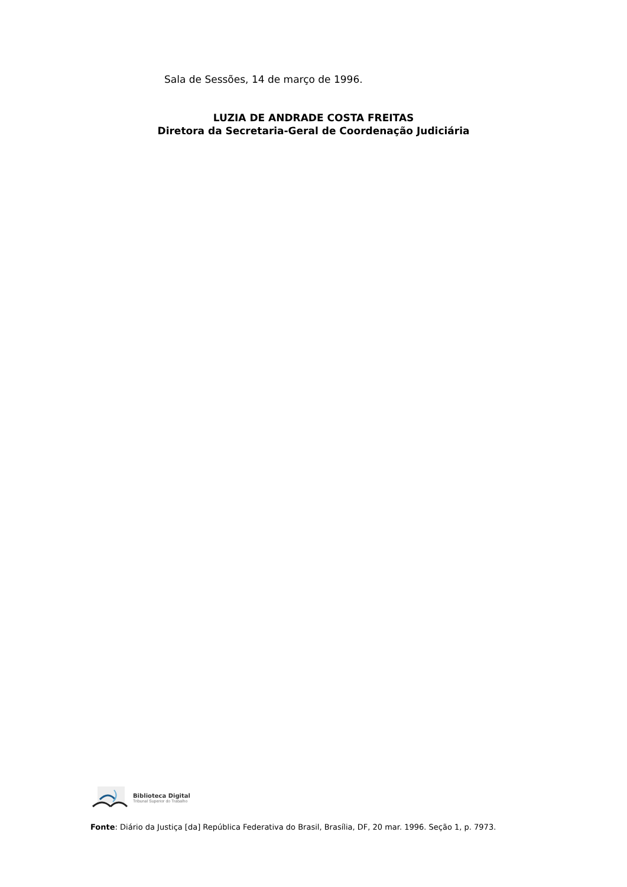Sala de Sessões, 14 de março de 1996.
LUZIA DE ANDRADE COSTA FREITAS
Diretora da Secretaria-Geral de Coordenação Judiciária
Biblioteca Digital
Tribunal Superior do Trabalho
Fonte: Diário da Justiça [da] República Federativa do Brasil, Brasília, DF, 20 mar. 1996. Seção 1, p. 7973.